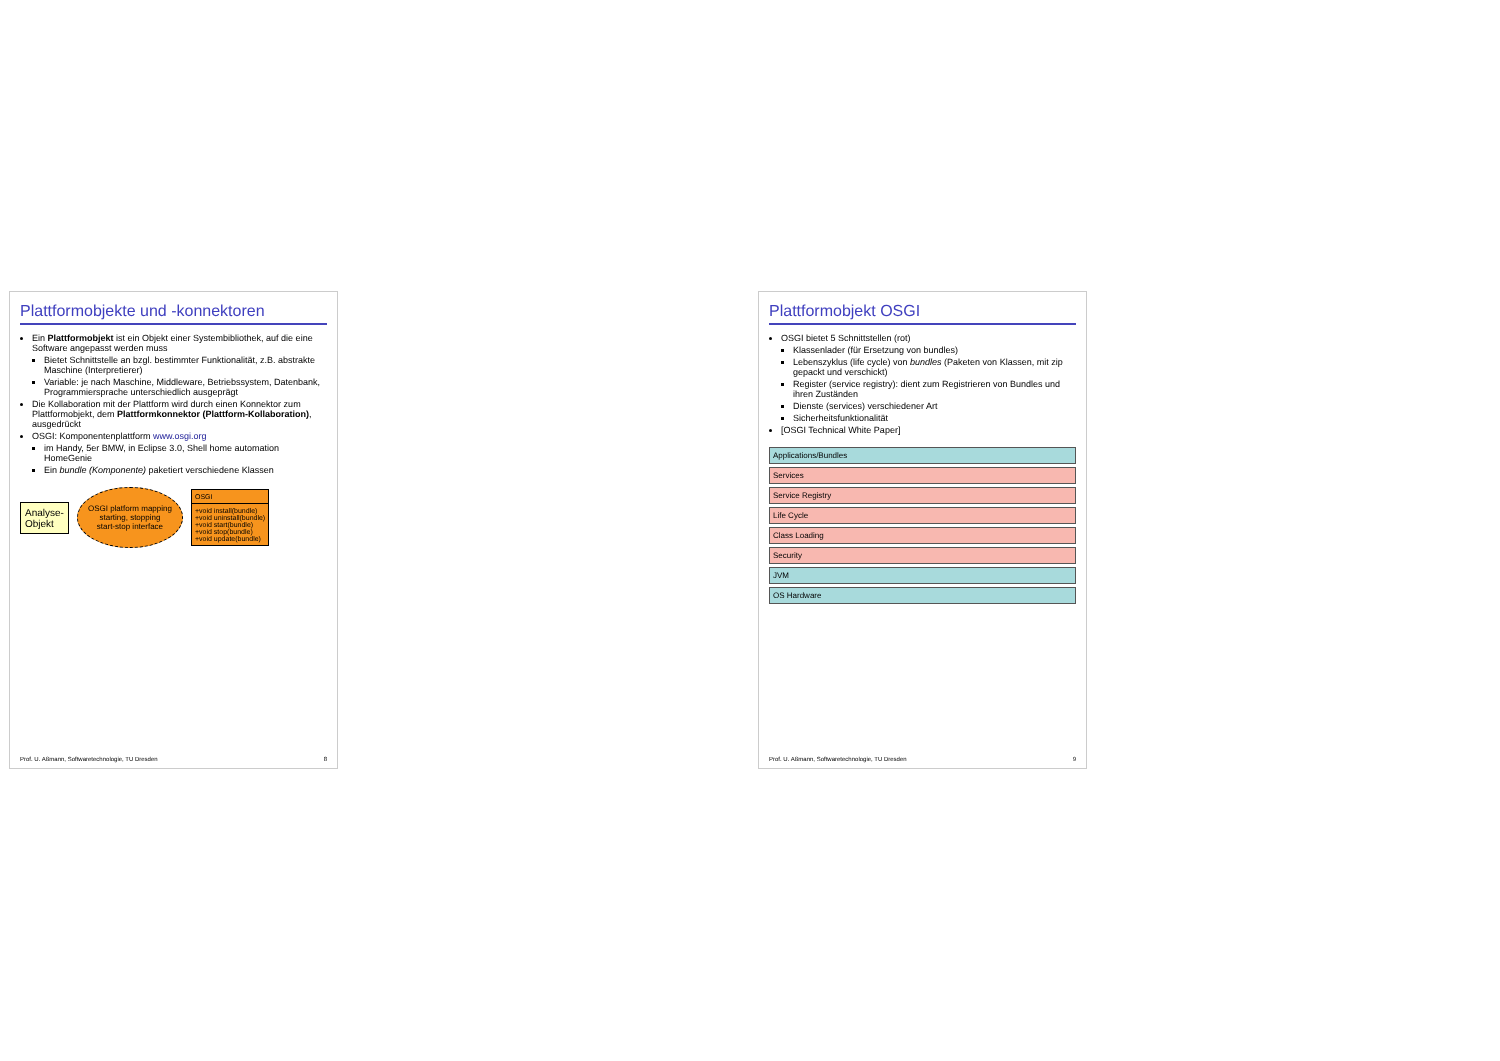Plattformobjekte und -konnektoren
Ein Plattformobjekt ist ein Objekt einer Systembibliothek, auf die eine Software angepasst werden muss
Bietet Schnittstelle an bzgl. bestimmter Funktionalität, z.B. abstrakte Maschine (Interpretierer)
Variable: je nach Maschine, Middleware, Betriebssystem, Datenbank, Programmiersprache unterschiedlich ausgeprägt
Die Kollaboration mit der Plattform wird durch einen Konnektor zum Plattformobjekt, dem Plattformkonnektor (Plattform-Kollaboration), ausgedrückt
OSGI: Komponentenplattform www.osgi.org
im Handy, 5er BMW, in Eclipse 3.0, Shell home automation HomeGenie
Ein bundle (Komponente) paketiert verschiedene Klassen
Analyse-
Objekt
OSGI platform mapping
starting, stopping
start-stop interface
OSGI
+void install(bundle)
+void uninstall(bundle)
+void start(bundle)
+void stop(bundle)
+void update(bundle)
Prof. U. Aßmann, Softwaretechnologie, TU Dresden 8
Plattformobjekt OSGI
OSGI bietet 5 Schnittstellen (rot)
Klassenlader (für Ersetzung von bundles)
Lebenszyklus (life cycle) von bundles (Paketen von Klassen, mit zip gepackt und verschickt)
Register (service registry): dient zum Registrieren von Bundles und ihren Zuständen
Dienste (services) verschiedener Art
Sicherheitsfunktionalität
[OSGI Technical White Paper]
Applications/Bundles
Services
Service Registry
Life Cycle
Class Loading
Security
JVM
OS Hardware
Prof. U. Aßmann, Softwaretechnologie, TU Dresden 9